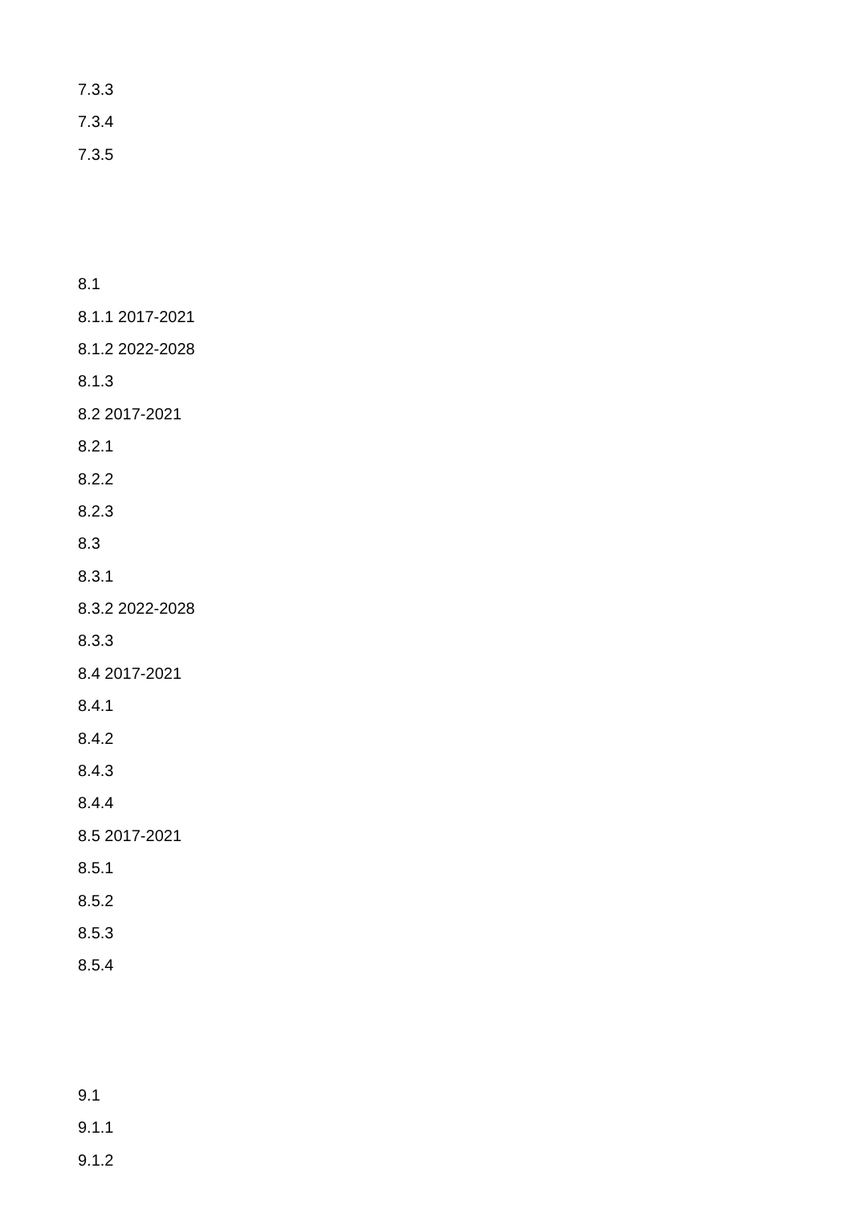7.3.3
7.3.4
7.3.5
8.1
8.1.1 2017-2021
8.1.2 2022-2028
8.1.3
8.2 2017-2021
8.2.1
8.2.2
8.2.3
8.3
8.3.1
8.3.2 2022-2028
8.3.3
8.4 2017-2021
8.4.1
8.4.2
8.4.3
8.4.4
8.5 2017-2021
8.5.1
8.5.2
8.5.3
8.5.4
9.1
9.1.1
9.1.2